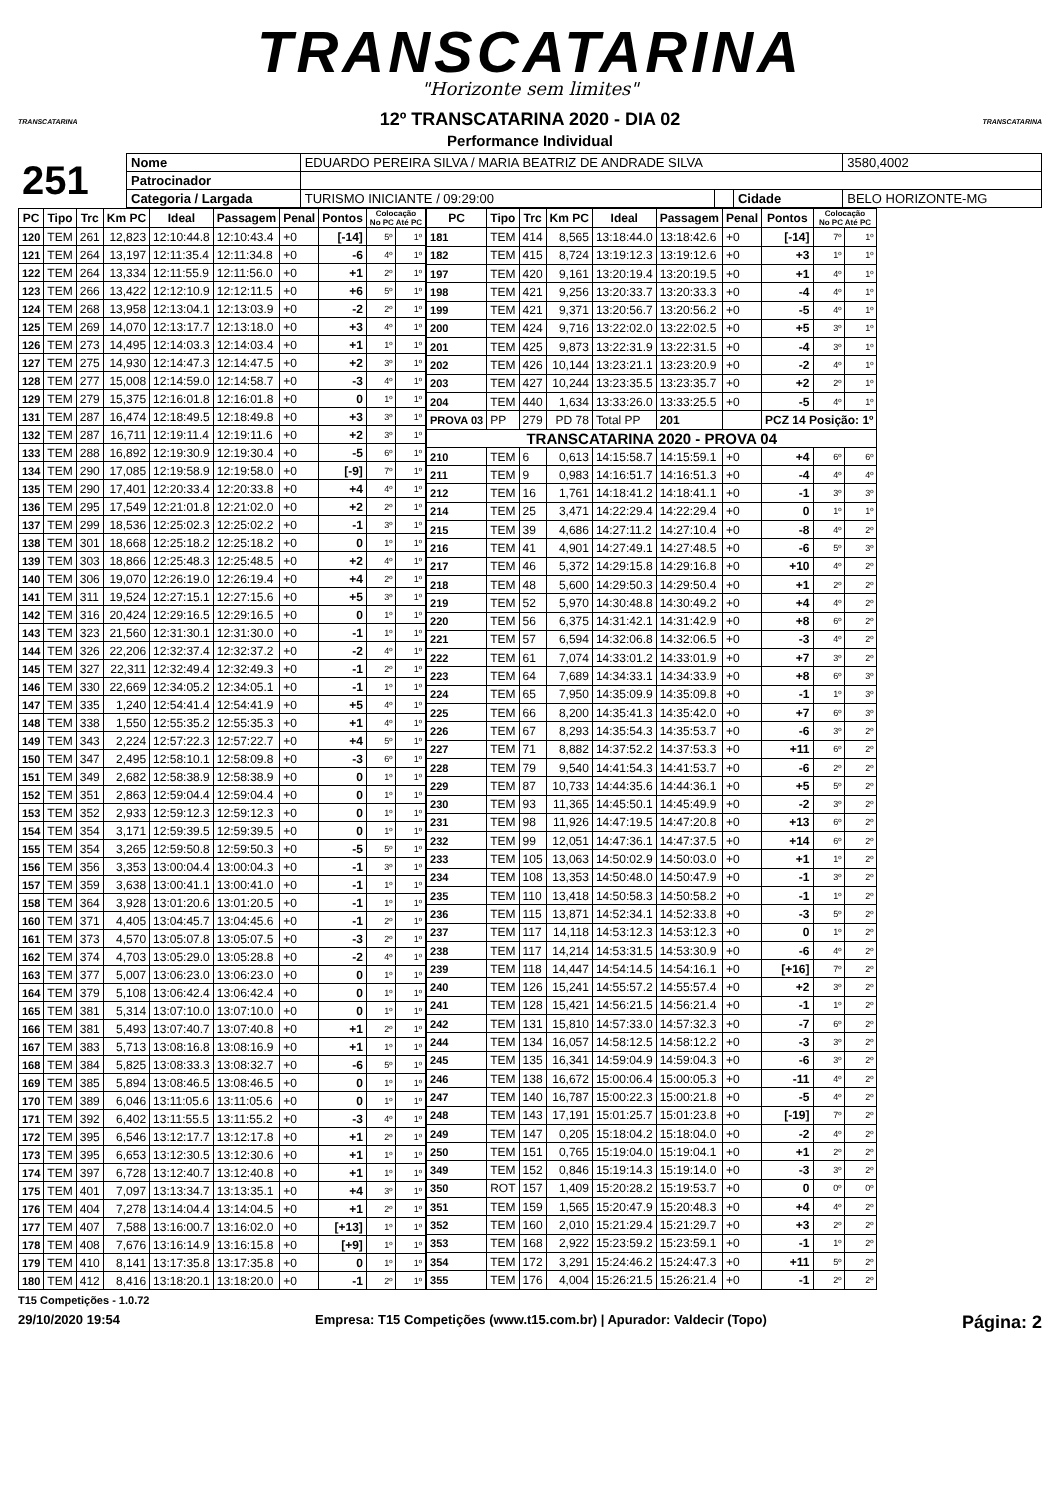TRANSCATARINA
"Horizonte sem limites"
TRANSCATARINA TRANSCATARINA
12º TRANSCATARINA 2020 - DIA 02
Performance Individual
| 251 | Nome | EDUARDO PEREIRA SILVA / MARIA BEATRIZ DE ANDRADE SILVA | | | | | 3580,4002 |
| | Patrocinador | | | | | | |
| | Categoria / Largada | | TURISMO INICIANTE / 09:29:00 | | Cidade | BELO HORIZONTE-MG | |
| PC | Tipo | Trc | Km PC | Ideal | Passagem | Penal | Pontos | Colocação No PC Até PC | |
| --- | --- | --- | --- | --- | --- | --- | --- | --- | --- |
| 120 | TEM | 261 | 12,823 | 12:10:44.8 | 12:10:43.4 | +0 | [-14] | 5º | 1º |
| 121 | TEM | 264 | 13,197 | 12:11:35.4 | 12:11:34.8 | +0 | -6 | 4º | 1º |
| 122 | TEM | 264 | 13,334 | 12:11:55.9 | 12:11:56.0 | +0 | +1 | 2º | 1º |
| 123 | TEM | 266 | 13,422 | 12:12:10.9 | 12:12:11.5 | +0 | +6 | 5º | 1º |
| 124 | TEM | 268 | 13,958 | 12:13:04.1 | 12:13:03.9 | +0 | -2 | 2º | 1º |
| 125 | TEM | 269 | 14,070 | 12:13:17.7 | 12:13:18.0 | +0 | +3 | 4º | 1º |
| 126 | TEM | 273 | 14,495 | 12:14:03.3 | 12:14:03.4 | +0 | +1 | 1º | 1º |
| 127 | TEM | 275 | 14,930 | 12:14:47.3 | 12:14:47.5 | +0 | +2 | 3º | 1º |
| 128 | TEM | 277 | 15,008 | 12:14:59.0 | 12:14:58.7 | +0 | -3 | 4º | 1º |
| 129 | TEM | 279 | 15,375 | 12:16:01.8 | 12:16:01.8 | +0 | 0 | 1º | 1º |
| 131 | TEM | 287 | 16,474 | 12:18:49.5 | 12:18:49.8 | +0 | +3 | 3º | 1º |
| 132 | TEM | 287 | 16,711 | 12:19:11.4 | 12:19:11.6 | +0 | +2 | 3º | 1º |
| 133 | TEM | 288 | 16,892 | 12:19:30.9 | 12:19:30.4 | +0 | -5 | 6º | 1º |
| 134 | TEM | 290 | 17,085 | 12:19:58.9 | 12:19:58.0 | +0 | [-9] | 7º | 1º |
| 135 | TEM | 290 | 17,401 | 12:20:33.4 | 12:20:33.8 | +0 | +4 | 4º | 1º |
| 136 | TEM | 295 | 17,549 | 12:21:01.8 | 12:21:02.0 | +0 | +2 | 2º | 1º |
| 137 | TEM | 299 | 18,536 | 12:25:02.3 | 12:25:02.2 | +0 | -1 | 3º | 1º |
| 138 | TEM | 301 | 18,668 | 12:25:18.2 | 12:25:18.2 | +0 | 0 | 1º | 1º |
| 139 | TEM | 303 | 18,866 | 12:25:48.3 | 12:25:48.5 | +0 | +2 | 4º | 1º |
| 140 | TEM | 306 | 19,070 | 12:26:19.0 | 12:26:19.4 | +0 | +4 | 2º | 1º |
| 141 | TEM | 311 | 19,524 | 12:27:15.1 | 12:27:15.6 | +0 | +5 | 3º | 1º |
| 142 | TEM | 316 | 20,424 | 12:29:16.5 | 12:29:16.5 | +0 | 0 | 1º | 1º |
| 143 | TEM | 323 | 21,560 | 12:31:30.1 | 12:31:30.0 | +0 | -1 | 1º | 1º |
| 144 | TEM | 326 | 22,206 | 12:32:37.4 | 12:32:37.2 | +0 | -2 | 4º | 1º |
| 145 | TEM | 327 | 22,311 | 12:32:49.4 | 12:32:49.3 | +0 | -1 | 2º | 1º |
| 146 | TEM | 330 | 22,669 | 12:34:05.2 | 12:34:05.1 | +0 | -1 | 1º | 1º |
| 147 | TEM | 335 | 1,240 | 12:54:41.4 | 12:54:41.9 | +0 | +5 | 4º | 1º |
| 148 | TEM | 338 | 1,550 | 12:55:35.2 | 12:55:35.3 | +0 | +1 | 4º | 1º |
| 149 | TEM | 343 | 2,224 | 12:57:22.3 | 12:57:22.7 | +0 | +4 | 5º | 1º |
| 150 | TEM | 347 | 2,495 | 12:58:10.1 | 12:58:09.8 | +0 | -3 | 6º | 1º |
| 151 | TEM | 349 | 2,682 | 12:58:38.9 | 12:58:38.9 | +0 | 0 | 1º | 1º |
| 152 | TEM | 351 | 2,863 | 12:59:04.4 | 12:59:04.4 | +0 | 0 | 1º | 1º |
| 153 | TEM | 352 | 2,933 | 12:59:12.3 | 12:59:12.3 | +0 | 0 | 1º | 1º |
| 154 | TEM | 354 | 3,171 | 12:59:39.5 | 12:59:39.5 | +0 | 0 | 1º | 1º |
| 155 | TEM | 354 | 3,265 | 12:59:50.8 | 12:59:50.3 | +0 | -5 | 5º | 1º |
| 156 | TEM | 356 | 3,353 | 13:00:04.4 | 13:00:04.3 | +0 | -1 | 3º | 1º |
| 157 | TEM | 359 | 3,638 | 13:00:41.1 | 13:00:41.0 | +0 | -1 | 1º | 1º |
| 158 | TEM | 364 | 3,928 | 13:01:20.6 | 13:01:20.5 | +0 | -1 | 1º | 1º |
| 160 | TEM | 371 | 4,405 | 13:04:45.7 | 13:04:45.6 | +0 | -1 | 2º | 1º |
| 161 | TEM | 373 | 4,570 | 13:05:07.8 | 13:05:07.5 | +0 | -3 | 2º | 1º |
| 162 | TEM | 374 | 4,703 | 13:05:29.0 | 13:05:28.8 | +0 | -2 | 4º | 1º |
| 163 | TEM | 377 | 5,007 | 13:06:23.0 | 13:06:23.0 | +0 | 0 | 1º | 1º |
| 164 | TEM | 379 | 5,108 | 13:06:42.4 | 13:06:42.4 | +0 | 0 | 1º | 1º |
| 165 | TEM | 381 | 5,314 | 13:07:10.0 | 13:07:10.0 | +0 | 0 | 1º | 1º |
| 166 | TEM | 381 | 5,493 | 13:07:40.7 | 13:07:40.8 | +0 | +1 | 2º | 1º |
| 167 | TEM | 383 | 5,713 | 13:08:16.8 | 13:08:16.9 | +0 | +1 | 1º | 1º |
| 168 | TEM | 384 | 5,825 | 13:08:33.3 | 13:08:32.7 | +0 | -6 | 5º | 1º |
| 169 | TEM | 385 | 5,894 | 13:08:46.5 | 13:08:46.5 | +0 | 0 | 1º | 1º |
| 170 | TEM | 389 | 6,046 | 13:11:05.6 | 13:11:05.6 | +0 | 0 | 1º | 1º |
| 171 | TEM | 392 | 6,402 | 13:11:55.5 | 13:11:55.2 | +0 | -3 | 4º | 1º |
| 172 | TEM | 395 | 6,546 | 13:12:17.7 | 13:12:17.8 | +0 | +1 | 2º | 1º |
| 173 | TEM | 395 | 6,653 | 13:12:30.5 | 13:12:30.6 | +0 | +1 | 1º | 1º |
| 174 | TEM | 397 | 6,728 | 13:12:40.7 | 13:12:40.8 | +0 | +1 | 1º | 1º |
| 175 | TEM | 401 | 7,097 | 13:13:34.7 | 13:13:35.1 | +0 | +4 | 3º | 1º |
| 176 | TEM | 404 | 7,278 | 13:14:04.4 | 13:14:04.5 | +0 | +1 | 2º | 1º |
| 177 | TEM | 407 | 7,588 | 13:16:00.7 | 13:16:02.0 | +0 | [+13] | 1º | 1º |
| 178 | TEM | 408 | 7,676 | 13:16:14.9 | 13:16:15.8 | +0 | [+9] | 1º | 1º |
| 179 | TEM | 410 | 8,141 | 13:17:35.8 | 13:17:35.8 | +0 | 0 | 1º | 1º |
| 180 | TEM | 412 | 8,416 | 13:18:20.1 | 13:18:20.0 | +0 | -1 | 2º | 1º |
| PC | Tipo | Trc | Km PC | Ideal | Passagem | Penal | Pontos | Colocação No PC Até PC | |
| --- | --- | --- | --- | --- | --- | --- | --- | --- | --- |
| 181 | TEM | 414 | 8,565 | 13:18:44.0 | 13:18:42.6 | +0 | [-14] | 7º | 1º |
| 182 | TEM | 415 | 8,724 | 13:19:12.3 | 13:19:12.6 | +0 | +3 | 1º | 1º |
| 197 | TEM | 420 | 9,161 | 13:20:19.4 | 13:20:19.5 | +0 | +1 | 4º | 1º |
| 198 | TEM | 421 | 9,256 | 13:20:33.7 | 13:20:33.3 | +0 | -4 | 4º | 1º |
| 199 | TEM | 421 | 9,371 | 13:20:56.7 | 13:20:56.2 | +0 | -5 | 4º | 1º |
| 200 | TEM | 424 | 9,716 | 13:22:02.0 | 13:22:02.5 | +0 | +5 | 3º | 1º |
| 201 | TEM | 425 | 9,873 | 13:22:31.9 | 13:22:31.5 | +0 | -4 | 3º | 1º |
| 202 | TEM | 426 | 10,144 | 13:23:21.1 | 13:23:20.9 | +0 | -2 | 4º | 1º |
| 203 | TEM | 427 | 10,244 | 13:23:35.5 | 13:23:35.7 | +0 | +2 | 2º | 1º |
| 204 | TEM | 440 | 1,634 | 13:33:26.0 | 13:33:25.5 | +0 | -5 | 4º | 1º |
| PROVA 03 | PP | 279 | PD 78 | Total PP | 201 | | PCZ 14 Posição: 1º | | |
| TRANSCATARINA 2020 - PROVA 04 | | | | | | | | | |
| 210 | TEM | 6 | 0,613 | 14:15:58.7 | 14:15:59.1 | +0 | +4 | 6º | 6º |
| 211 | TEM | 9 | 0,983 | 14:16:51.7 | 14:16:51.3 | +0 | -4 | 4º | 4º |
| 212 | TEM | 16 | 1,761 | 14:18:41.2 | 14:18:41.1 | +0 | -1 | 3º | 3º |
| 214 | TEM | 25 | 3,471 | 14:22:29.4 | 14:22:29.4 | +0 | 0 | 1º | 1º |
| 215 | TEM | 39 | 4,686 | 14:27:11.2 | 14:27:10.4 | +0 | -8 | 4º | 2º |
| 216 | TEM | 41 | 4,901 | 14:27:49.1 | 14:27:48.5 | +0 | -6 | 5º | 3º |
| 217 | TEM | 46 | 5,372 | 14:29:15.8 | 14:29:16.8 | +0 | +10 | 4º | 2º |
| 218 | TEM | 48 | 5,600 | 14:29:50.3 | 14:29:50.4 | +0 | +1 | 2º | 2º |
| 219 | TEM | 52 | 5,970 | 14:30:48.8 | 14:30:49.2 | +0 | +4 | 4º | 2º |
| 220 | TEM | 56 | 6,375 | 14:31:42.1 | 14:31:42.9 | +0 | +8 | 6º | 2º |
| 221 | TEM | 57 | 6,594 | 14:32:06.8 | 14:32:06.5 | +0 | -3 | 4º | 2º |
| 222 | TEM | 61 | 7,074 | 14:33:01.2 | 14:33:01.9 | +0 | +7 | 3º | 2º |
| 223 | TEM | 64 | 7,689 | 14:34:33.1 | 14:34:33.9 | +0 | +8 | 6º | 3º |
| 224 | TEM | 65 | 7,950 | 14:35:09.9 | 14:35:09.8 | +0 | -1 | 1º | 3º |
| 225 | TEM | 66 | 8,200 | 14:35:41.3 | 14:35:42.0 | +0 | +7 | 6º | 3º |
| 226 | TEM | 67 | 8,293 | 14:35:54.3 | 14:35:53.7 | +0 | -6 | 3º | 2º |
| 227 | TEM | 71 | 8,882 | 14:37:52.2 | 14:37:53.3 | +0 | +11 | 6º | 2º |
| 228 | TEM | 79 | 9,540 | 14:41:54.3 | 14:41:53.7 | +0 | -6 | 2º | 2º |
| 229 | TEM | 87 | 10,733 | 14:44:35.6 | 14:44:36.1 | +0 | +5 | 5º | 2º |
| 230 | TEM | 93 | 11,365 | 14:45:50.1 | 14:45:49.9 | +0 | -2 | 3º | 2º |
| 231 | TEM | 98 | 11,926 | 14:47:19.5 | 14:47:20.8 | +0 | +13 | 6º | 2º |
| 232 | TEM | 99 | 12,051 | 14:47:36.1 | 14:47:37.5 | +0 | +14 | 6º | 2º |
| 233 | TEM | 105 | 13,063 | 14:50:02.9 | 14:50:03.0 | +0 | +1 | 1º | 2º |
| 234 | TEM | 108 | 13,353 | 14:50:48.0 | 14:50:47.9 | +0 | -1 | 3º | 2º |
| 235 | TEM | 110 | 13,418 | 14:50:58.3 | 14:50:58.2 | +0 | -1 | 1º | 2º |
| 236 | TEM | 115 | 13,871 | 14:52:34.1 | 14:52:33.8 | +0 | -3 | 5º | 2º |
| 237 | TEM | 117 | 14,118 | 14:53:12.3 | 14:53:12.3 | +0 | 0 | 1º | 2º |
| 238 | TEM | 117 | 14,214 | 14:53:31.5 | 14:53:30.9 | +0 | -6 | 4º | 2º |
| 239 | TEM | 118 | 14,447 | 14:54:14.5 | 14:54:16.1 | +0 | [+16] | 7º | 2º |
| 240 | TEM | 126 | 15,241 | 14:55:57.2 | 14:55:57.4 | +0 | +2 | 3º | 2º |
| 241 | TEM | 128 | 15,421 | 14:56:21.5 | 14:56:21.4 | +0 | -1 | 1º | 2º |
| 242 | TEM | 131 | 15,810 | 14:57:33.0 | 14:57:32.3 | +0 | -7 | 6º | 2º |
| 244 | TEM | 134 | 16,057 | 14:58:12.5 | 14:58:12.2 | +0 | -3 | 3º | 2º |
| 245 | TEM | 135 | 16,341 | 14:59:04.9 | 14:59:04.3 | +0 | -6 | 3º | 2º |
| 246 | TEM | 138 | 16,672 | 15:00:06.4 | 15:00:05.3 | +0 | -11 | 4º | 2º |
| 247 | TEM | 140 | 16,787 | 15:00:22.3 | 15:00:21.8 | +0 | -5 | 4º | 2º |
| 248 | TEM | 143 | 17,191 | 15:01:25.7 | 15:01:23.8 | +0 | [-19] | 7º | 2º |
| 249 | TEM | 147 | 0,205 | 15:18:04.2 | 15:18:04.0 | +0 | -2 | 4º | 2º |
| 250 | TEM | 151 | 0,765 | 15:19:04.0 | 15:19:04.1 | +0 | +1 | 2º | 2º |
| 349 | TEM | 152 | 0,846 | 15:19:14.3 | 15:19:14.0 | +0 | -3 | 3º | 2º |
| 350 | ROT | 157 | 1,409 | 15:20:28.2 | 15:19:53.7 | +0 | 0 | 0º | 0º |
| 351 | TEM | 159 | 1,565 | 15:20:47.9 | 15:20:48.3 | +0 | +4 | 4º | 2º |
| 352 | TEM | 160 | 2,010 | 15:21:29.4 | 15:21:29.7 | +0 | +3 | 2º | 2º |
| 353 | TEM | 168 | 2,922 | 15:23:59.2 | 15:23:59.1 | +0 | -1 | 1º | 2º |
| 354 | TEM | 172 | 3,291 | 15:24:46.2 | 15:24:47.3 | +0 | +11 | 5º | 2º |
| 355 | TEM | 176 | 4,004 | 15:26:21.5 | 15:26:21.4 | +0 | -1 | 2º | 2º |
T15 Competições - 1.0.72
29/10/2020 19:54 Empresa: T15 Competições (www.t15.com.br) | Apurador: Valdecir (Topo) Página: 2